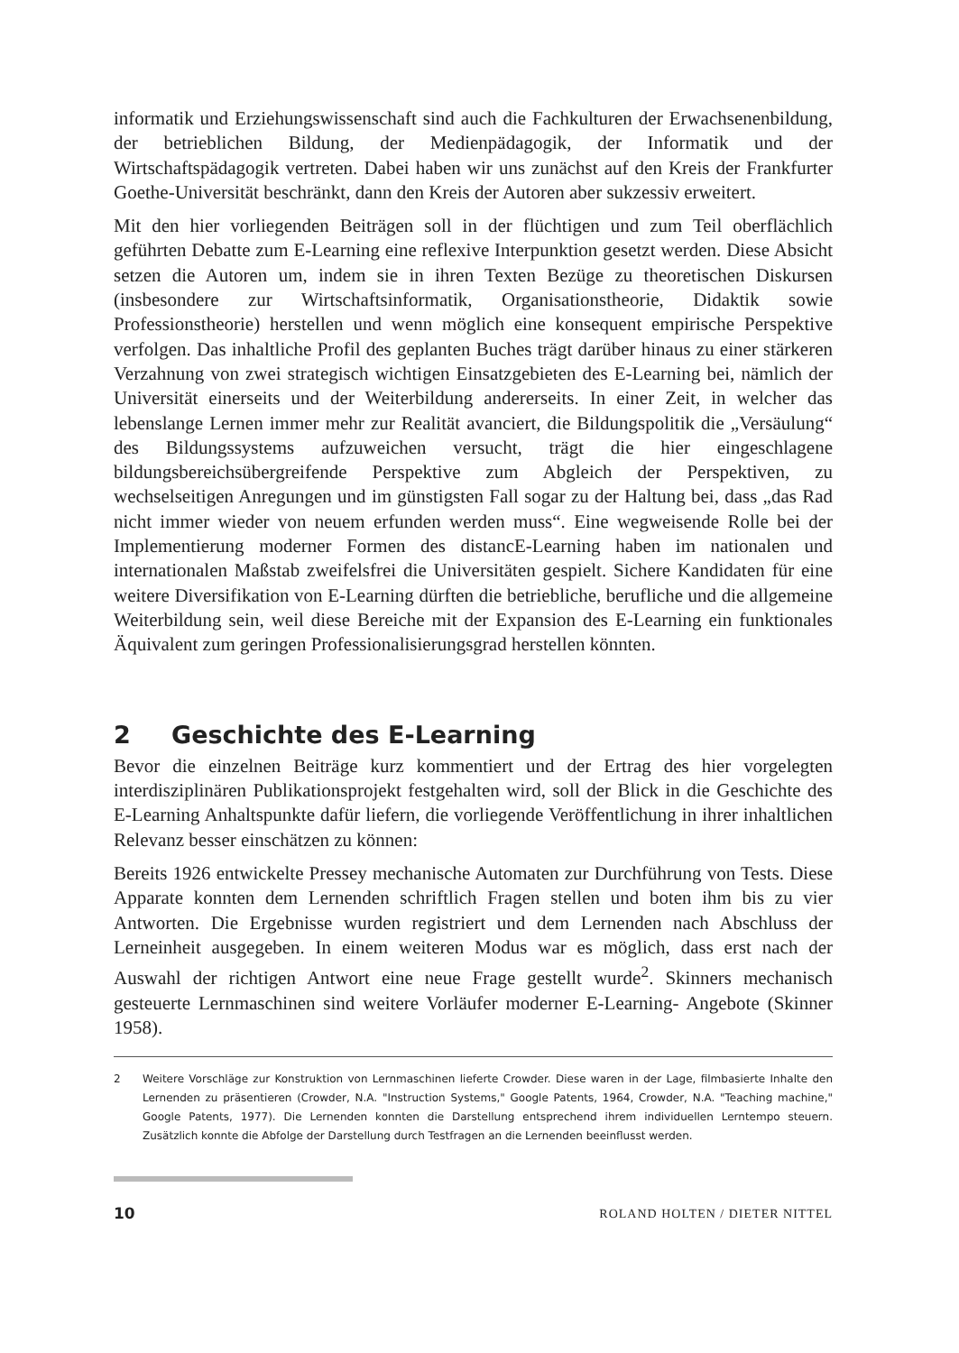informatik und Erziehungswissenschaft sind auch die Fachkulturen der Erwachsenenbildung, der betrieblichen Bildung, der Medienpädagogik, der Informatik und der Wirtschaftspädagogik vertreten. Dabei haben wir uns zunächst auf den Kreis der Frankfurter Goethe-Universität beschränkt, dann den Kreis der Autoren aber sukzessiv erweitert.
Mit den hier vorliegenden Beiträgen soll in der flüchtigen und zum Teil oberflächlich geführten Debatte zum E-Learning eine reflexive Interpunktion gesetzt werden. Diese Absicht setzen die Autoren um, indem sie in ihren Texten Bezüge zu theoretischen Diskursen (insbesondere zur Wirtschaftsinformatik, Organisationstheorie, Didaktik sowie Professionstheorie) herstellen und wenn möglich eine konsequent empirische Perspektive verfolgen. Das inhaltliche Profil des geplanten Buches trägt darüber hinaus zu einer stärkeren Verzahnung von zwei strategisch wichtigen Einsatzgebieten des E-Learning bei, nämlich der Universität einerseits und der Weiterbildung andererseits. In einer Zeit, in welcher das lebenslange Lernen immer mehr zur Realität avanciert, die Bildungspolitik die „Versäulung“ des Bildungssystems aufzuweichen versucht, trägt die hier eingeschlagene bildungsbereichsübergreifende Perspektive zum Abgleich der Perspektiven, zu wechselseitigen Anregungen und im günstigsten Fall sogar zu der Haltung bei, dass „das Rad nicht immer wieder von neuem erfunden werden muss“. Eine wegweisende Rolle bei der Implementierung moderner Formen des distancE-Learning haben im nationalen und internationalen Maßstab zweifelsfrei die Universitäten gespielt. Sichere Kandidaten für eine weitere Diversifikation von E-Learning dürften die betriebliche, berufliche und die allgemeine Weiterbildung sein, weil diese Bereiche mit der Expansion des E-Learning ein funktionales Äquivalent zum geringen Professionalisierungsgrad herstellen könnten.
2 Geschichte des E-Learning
Bevor die einzelnen Beiträge kurz kommentiert und der Ertrag des hier vorgelegten interdisziplinären Publikationsprojekt festgehalten wird, soll der Blick in die Geschichte des E-Learning Anhaltspunkte dafür liefern, die vorliegende Veröffentlichung in ihrer inhaltlichen Relevanz besser einschätzen zu können:
Bereits 1926 entwickelte Pressey mechanische Automaten zur Durchführung von Tests. Diese Apparate konnten dem Lernenden schriftlich Fragen stellen und boten ihm bis zu vier Antworten. Die Ergebnisse wurden registriert und dem Lernenden nach Abschluss der Lerneinheit ausgegeben. In einem weiteren Modus war es möglich, dass erst nach der Auswahl der richtigen Antwort eine neue Frage gestellt wurde<sup>2</sup>. Skinners mechanisch gesteuerte Lernmaschinen sind weitere Vorläufer moderner E-Learning- Angebote (Skinner 1958).
2 Weitere Vorschläge zur Konstruktion von Lernmaschinen lieferte Crowder. Diese waren in der Lage, filmbasierte Inhalte den Lernenden zu präsentieren (Crowder, N.A. "Instruction Systems," Google Patents, 1964, Crowder, N.A. "Teaching machine," Google Patents, 1977). Die Lernenden konnten die Darstellung entsprechend ihrem individuellen Lerntempo steuern. Zusätzlich konnte die Abfolge der Darstellung durch Testfragen an die Lernenden beeinflusst werden.
10 ROLAND HOLTEN / DIETER NITTEL